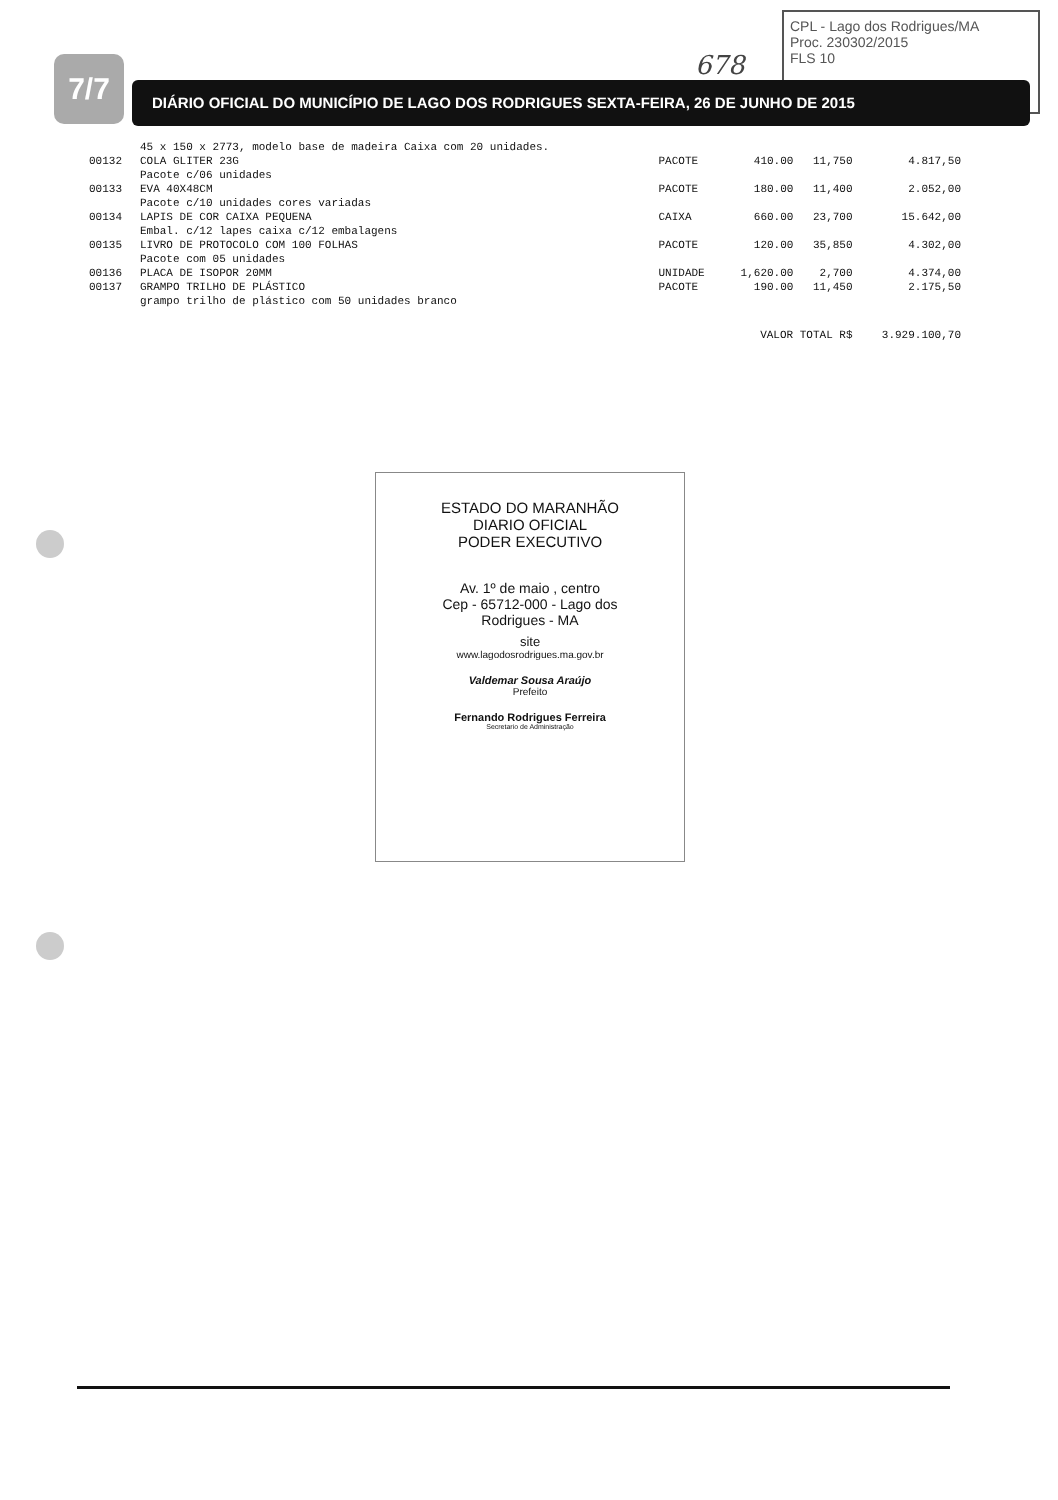CPL - Lago dos Rodrigues/MA
Proc. 230302/2015
FLS 10
678
7/7 DIÁRIO OFICIAL DO MUNICÍPIO DE LAGO DOS RODRIGUES SEXTA-FEIRA, 26 DE JUNHO DE 2015
| | 45 x 150 x 2773, modelo base de madeira Caixa com 20 unidades. | | | | |
| 00132 | COLA GLITER 23G Pacote c/06 unidades | PACOTE | 410.00 | 11,750 | 4.817,50 |
| 00133 | EVA 40X48CM Pacote c/10 unidades cores variadas | PACOTE | 180.00 | 11,400 | 2.052,00 |
| 00134 | LAPIS DE COR CAIXA PEQUENA Embal. c/12 lapes caixa c/12 embalagens | CAIXA | 660.00 | 23,700 | 15.642,00 |
| 00135 | LIVRO DE PROTOCOLO COM 100 FOLHAS Pacote com 05 unidades | PACOTE | 120.00 | 35,850 | 4.302,00 |
| 00136 | PLACA DE ISOPOR 20MM | UNIDADE | 1,620.00 | 2,700 | 4.374,00 |
| 00137 | GRAMPO TRILHO DE PLÁSTICO grampo trilho de plástico com 50 unidades branco | PACOTE | 190.00 | 11,450 | 2.175,50 |
| VALOR TOTAL R$ | | | | | 3.929.100,70 |
ESTADO DO MARANHÃO
DIARIO OFICIAL
PODER EXECUTIVO
Av. 1º de maio , centro
Cep - 65712-000 - Lago dos
Rodrigues - MA
site
www.lagodosrodrigues.ma.gov.br
Valdemar Sousa Araújo
Prefeito
Fernando Rodrigues Ferreira
Secretario de Administração